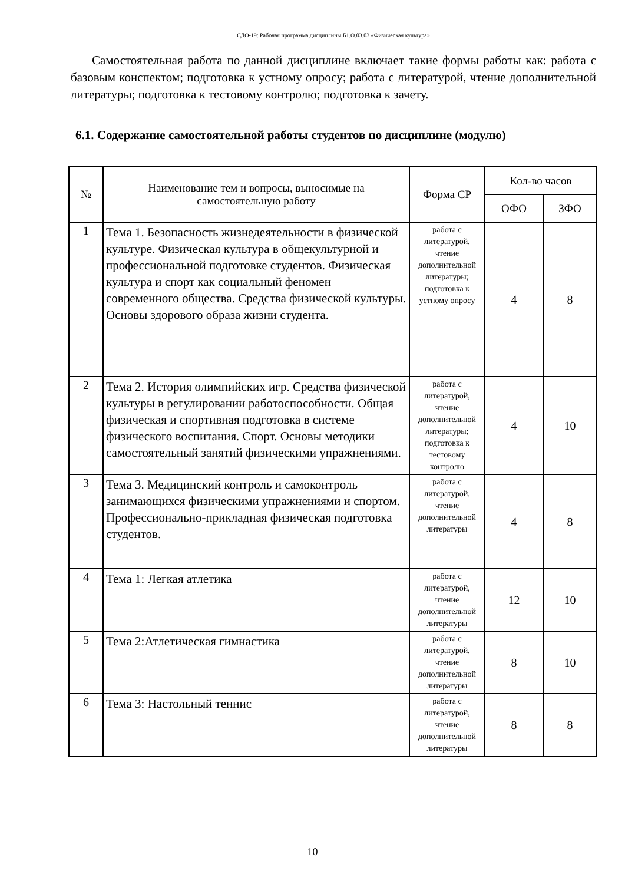СДО-19: Рабочая программа дисциплины Б1.О.03.03 «Физическая культура»
Самостоятельная работа по данной дисциплине включает такие формы работы как: работа с базовым конспектом; подготовка к устному опросу; работа с литературой, чтение дополнительной литературы; подготовка к тестовому контролю; подготовка к зачету.
6.1. Содержание самостоятельной работы студентов по дисциплине (модулю)
| № | Наименование тем и вопросы, выносимые на самостоятельную работу | Форма СР | Кол-во часов | |
| --- | --- | --- | --- | --- |
| | | | ОФО | ЗФО |
| 1 | Тема 1. Безопасность жизнедеятельности в физической культуре. Физическая культура в общекультурной и профессиональной подготовке студентов. Физическая культура и спорт как социальный феномен современного общества. Средства физической культуры. Основы здорового образа жизни студента. | работа с литературой, чтение дополнительной литературы; подготовка к устному опросу | 4 | 8 |
| 2 | Тема 2. История олимпийских игр. Средства физической культуры в регулировании работоспособности. Общая физическая и спортивная подготовка в системе физического воспитания. Спорт. Основы методики самостоятельный занятий физическими упражнениями. | работа с литературой, чтение дополнительной литературы; подготовка к тестовому контролю | 4 | 10 |
| 3 | Тема 3. Медицинский контроль и самоконтроль занимающихся физическими упражнениями и спортом. Профессионально-прикладная физическая подготовка студентов. | работа с литературой, чтение дополнительной литературы | 4 | 8 |
| 4 | Тема 1: Легкая атлетика | работа с литературой, чтение дополнительной литературы | 12 | 10 |
| 5 | Тема 2:Атлетическая гимнастика | работа с литературой, чтение дополнительной литературы | 8 | 10 |
| 6 | Тема 3: Настольный теннис | работа с литературой, чтение дополнительной литературы | 8 | 8 |
10